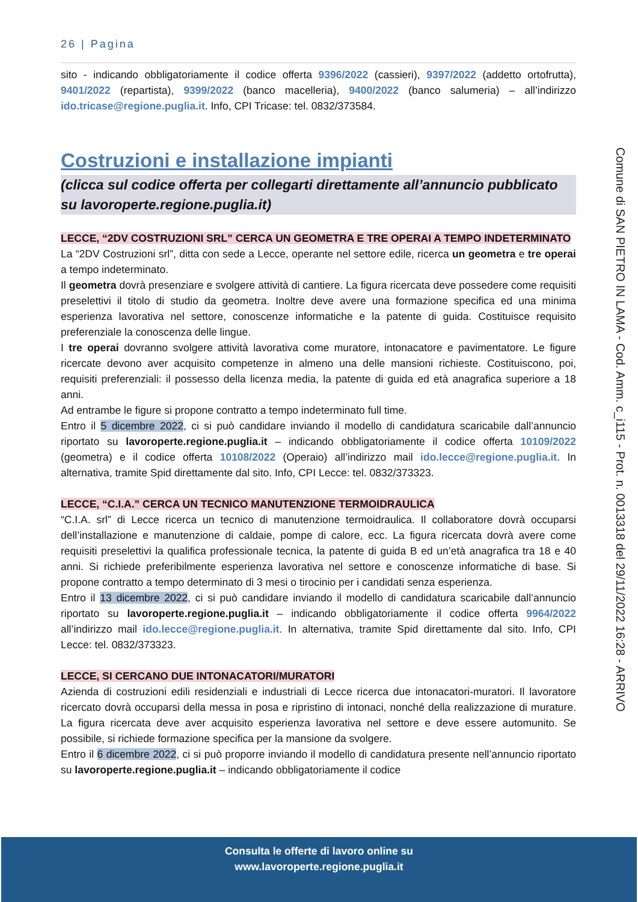26 | Pagina
sito - indicando obbligatoriamente il codice offerta 9396/2022 (cassieri), 9397/2022 (addetto ortofrutta), 9401/2022 (repartista), 9399/2022 (banco macelleria), 9400/2022 (banco salumeria) – all’indirizzo ido.tricase@regione.puglia.it. Info, CPI Tricase: tel. 0832/373584.
Costruzioni e installazione impianti
(clicca sul codice offerta per collegarti direttamente all’annuncio pubblicato su lavoroperte.regione.puglia.it)
LECCE, “2DV COSTRUZIONI SRL” CERCA UN GEOMETRA E TRE OPERAI A TEMPO INDETERMINATO
La “2DV Costruzioni srl”, ditta con sede a Lecce, operante nel settore edile, ricerca un geometra e tre operai a tempo indeterminato.
Il geometra dovrà presenziare e svolgere attività di cantiere. La figura ricercata deve possedere come requisiti preselettivi il titolo di studio da geometra. Inoltre deve avere una formazione specifica ed una minima esperienza lavorativa nel settore, conoscenze informatiche e la patente di guida. Costituisce requisito preferenziale la conoscenza delle lingue.
I tre operai dovranno svolgere attività lavorativa come muratore, intonacatore e pavimentatore. Le figure ricercate devono aver acquisito competenze in almeno una delle mansioni richieste. Costituiscono, poi, requisiti preferenziali: il possesso della licenza media, la patente di guida ed età anagrafica superiore a 18 anni.
Ad entrambe le figure si propone contratto a tempo indeterminato full time.
Entro il 5 dicembre 2022, ci si può candidare inviando il modello di candidatura scaricabile dall’annuncio riportato su lavoroperte.regione.puglia.it – indicando obbligatoriamente il codice offerta 10109/2022 (geometra) e il codice offerta 10108/2022 (Operaio) all’indirizzo mail ido.lecce@regione.puglia.it. In alternativa, tramite Spid direttamente dal sito. Info, CPI Lecce: tel. 0832/373323.
LECCE, “C.I.A.” CERCA UN TECNICO MANUTENZIONE TERMOIDRAULICA
“C.I.A. srl” di Lecce ricerca un tecnico di manutenzione termoidraulica. Il collaboratore dovrà occuparsi dell’installazione e manutenzione di caldaie, pompe di calore, ecc. La figura ricercata dovrà avere come requisiti preselettivi la qualifica professionale tecnica, la patente di guida B ed un’età anagrafica tra 18 e 40 anni. Si richiede preferibilmente esperienza lavorativa nel settore e conoscenze informatiche di base. Si propone contratto a tempo determinato di 3 mesi o tirocinio per i candidati senza esperienza.
Entro il 13 dicembre 2022, ci si può candidare inviando il modello di candidatura scaricabile dall’annuncio riportato su lavoroperte.regione.puglia.it – indicando obbligatoriamente il codice offerta 9964/2022 all’indirizzo mail ido.lecce@regione.puglia.it. In alternativa, tramite Spid direttamente dal sito. Info, CPI Lecce: tel. 0832/373323.
LECCE, SI CERCANO DUE INTONACATORI/MURATORI
Azienda di costruzioni edili residenziali e industriali di Lecce ricerca due intonacatori-muratori. Il lavoratore ricercato dovrà occuparsi della messa in posa e ripristino di intonaci, nonché della realizzazione di murature. La figura ricercata deve aver acquisito esperienza lavorativa nel settore e deve essere automunito. Se possibile, si richiede formazione specifica per la mansione da svolgere.
Entro il 6 dicembre 2022, ci si può proporre inviando il modello di candidatura presente nell’annuncio riportato su lavoroperte.regione.puglia.it – indicando obbligatoriamente il codice
Comune di SAN PIETRO IN LAMA - Cod. Amm. c_i115 - Prot. n. 0013318 del 29/11/2022 16:28 - ARRIVO
Consulta le offerte di lavoro online su
www.lavoroperte.regione.puglia.it